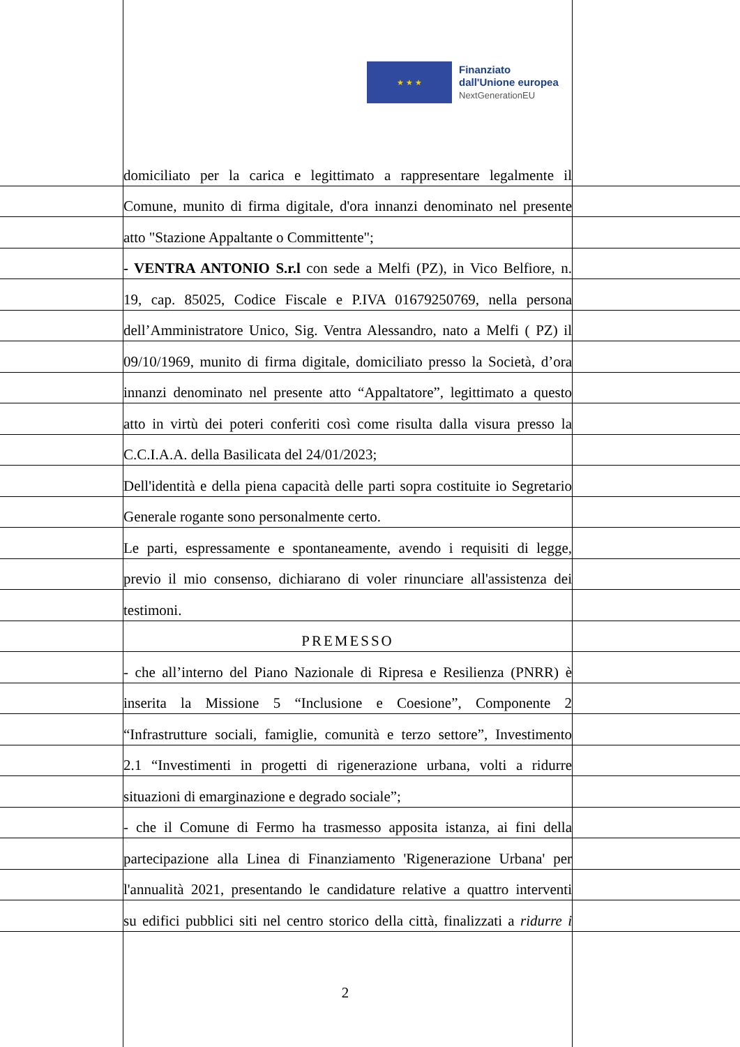★ ★ ★
Finanziato
dall'Unione europea
NextGenerationEU
domiciliato per la carica e legittimato a rappresentare legalmente il
Comune, munito di firma digitale, d'ora innanzi denominato nel presente
atto "Stazione Appaltante o Committente";
- VENTRA ANTONIO S.r.l con sede a Melfi (PZ), in Vico Belfiore, n.
19, cap. 85025, Codice Fiscale e P.IVA 01679250769, nella persona
dell’Amministratore Unico, Sig. Ventra Alessandro, nato a Melfi ( PZ) il
09/10/1969, munito di firma digitale, domiciliato presso la Società, d’ora
innanzi denominato nel presente atto “Appaltatore”, legittimato a questo
atto in virtù dei poteri conferiti così come risulta dalla visura presso la
C.C.I.A.A. della Basilicata del 24/01/2023;
Dell'identità e della piena capacità delle parti sopra costituite io Segretario
Generale rogante sono personalmente certo.
Le parti, espressamente e spontaneamente, avendo i requisiti di legge,
previo il mio consenso, dichiarano di voler rinunciare all'assistenza dei
testimoni.
PREMESSO
- che all’interno del Piano Nazionale di Ripresa e Resilienza (PNRR) è
inserita la Missione 5 “Inclusione e Coesione”, Componente 2
“Infrastrutture sociali, famiglie, comunità e terzo settore”, Investimento
2.1 “Investimenti in progetti di rigenerazione urbana, volti a ridurre
situazioni di emarginazione e degrado sociale”;
- che il Comune di Fermo ha trasmesso apposita istanza, ai fini della
partecipazione alla Linea di Finanziamento 'Rigenerazione Urbana' per
l'annualità 2021, presentando le candidature relative a quattro interventi
su edifici pubblici siti nel centro storico della città, finalizzati a ridurre i
2